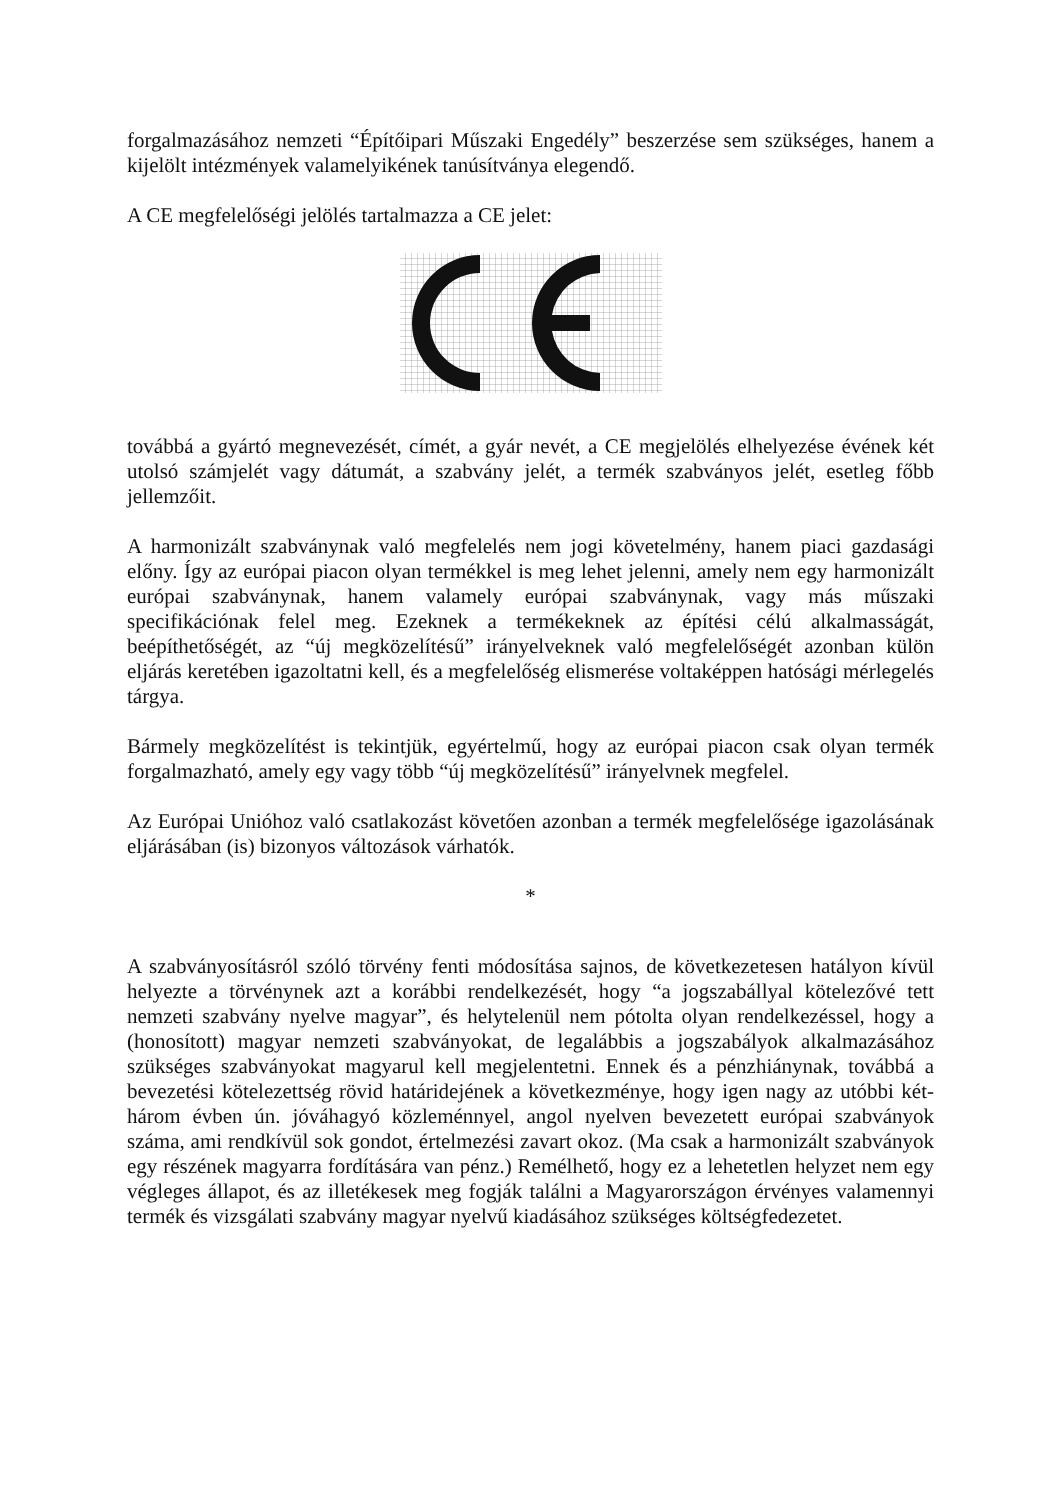forgalmazásához nemzeti “Építőipari Műszaki Engedély” beszerzése sem szükséges, hanem a kijelölt intézmények valamelyikének tanúsítványa elegendő.
A CE megfelelőségi jelölés tartalmazza a CE jelet:
továbbá a gyártó megnevezését, címét, a gyár nevét, a CE megjelölés elhelyezése évének két utolsó számjelét vagy dátumát, a szabvány jelét, a termék szabványos jelét, esetleg főbb jellemzőit.
A harmonizált szabványnak való megfelelés nem jogi követelmény, hanem piaci gazdasági előny. Így az európai piacon olyan termékkel is meg lehet jelenni, amely nem egy harmonizált európai szabványnak, hanem valamely európai szabványnak, vagy más műszaki specifikációnak felel meg. Ezeknek a termékeknek az építési célú alkalmasságát, beépíthetőségét, az “új megközelítésű” irányelveknek való megfelelőségét azonban külön eljárás keretében igazoltatni kell, és a megfelelőség elismerése voltaképpen hatósági mérlegelés tárgya.
Bármely megközelítést is tekintjük, egyértelmű, hogy az európai piacon csak olyan termék forgalmazható, amely egy vagy több “új megközelítésű” irányelvnek megfelel.
Az Európai Unióhoz való csatlakozást követően azonban a termék megfelelősége igazolásának eljárásában (is) bizonyos változások várhatók.
*
A szabványosításról szóló törvény fenti módosítása sajnos, de következetesen hatályon kívül helyezte a törvénynek azt a korábbi rendelkezését, hogy “a jogszabállyal kötelezővé tett nemzeti szabvány nyelve magyar”, és helytelenül nem pótolta olyan rendelkezéssel, hogy a (honosított) magyar nemzeti szabványokat, de legalábbis a jogszabályok alkalmazásához szükséges szabványokat magyarul kell megjelentetni. Ennek és a pénzhiánynak, továbbá a bevezetési kötelezettség rövid határidejének a következménye, hogy igen nagy az utóbbi két-három évben ún. jóváhagyó közleménnyel, angol nyelven bevezetett európai szabványok száma, ami rendkívül sok gondot, értelmezési zavart okoz. (Ma csak a harmonizált szabványok egy részének magyarra fordítására van pénz.) Remélhető, hogy ez a lehetetlen helyzet nem egy végleges állapot, és az illetékesek meg fogják találni a Magyarországon érvényes valamennyi termék és vizsgálati szabvány magyar nyelvű kiadásához szükséges költségfedezetet.